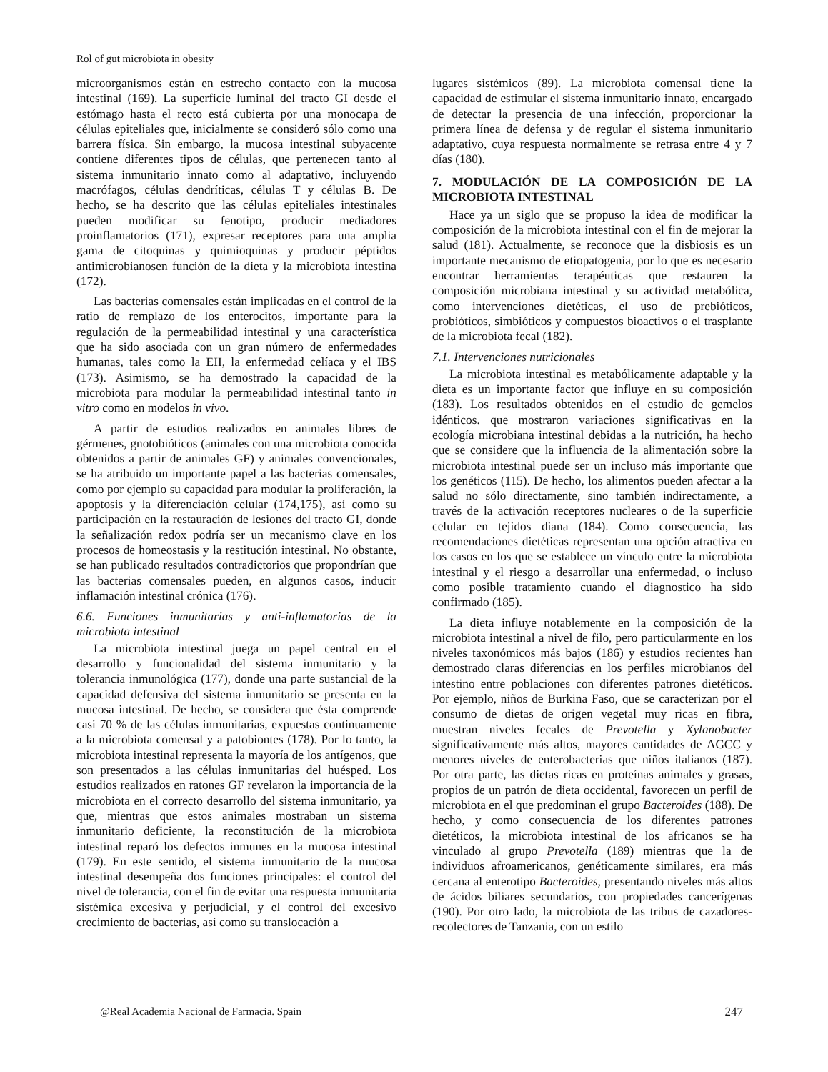Rol of gut microbiota in obesity
microorganismos están en estrecho contacto con la mucosa intestinal (169). La superficie luminal del tracto GI desde el estómago hasta el recto está cubierta por una monocapa de células epiteliales que, inicialmente se consideró sólo como una barrera física. Sin embargo, la mucosa intestinal subyacente contiene diferentes tipos de células, que pertenecen tanto al sistema inmunitario innato como al adaptativo, incluyendo macrófagos, células dendríticas, células T y células B. De hecho, se ha descrito que las células epiteliales intestinales pueden modificar su fenotipo, producir mediadores proinflamatorios (171), expresar receptores para una amplia gama de citoquinas y quimioquinas y producir péptidos antimicrobianosen función de la dieta y la microbiota intestina (172).
Las bacterias comensales están implicadas en el control de la ratio de remplazo de los enterocitos, importante para la regulación de la permeabilidad intestinal y una característica que ha sido asociada con un gran número de enfermedades humanas, tales como la EII, la enfermedad celíaca y el IBS (173). Asimismo, se ha demostrado la capacidad de la microbiota para modular la permeabilidad intestinal tanto in vitro como en modelos in vivo.
A partir de estudios realizados en animales libres de gérmenes, gnotobióticos (animales con una microbiota conocida obtenidos a partir de animales GF) y animales convencionales, se ha atribuido un importante papel a las bacterias comensales, como por ejemplo su capacidad para modular la proliferación, la apoptosis y la diferenciación celular (174,175), así como su participación en la restauración de lesiones del tracto GI, donde la señalización redox podría ser un mecanismo clave en los procesos de homeostasis y la restitución intestinal. No obstante, se han publicado resultados contradictorios que propondrían que las bacterias comensales pueden, en algunos casos, inducir inflamación intestinal crónica (176).
6.6. Funciones inmunitarias y anti-inflamatorias de la microbiota intestinal
La microbiota intestinal juega un papel central en el desarrollo y funcionalidad del sistema inmunitario y la tolerancia inmunológica (177), donde una parte sustancial de la capacidad defensiva del sistema inmunitario se presenta en la mucosa intestinal. De hecho, se considera que ésta comprende casi 70 % de las células inmunitarias, expuestas continuamente a la microbiota comensal y a patobiontes (178). Por lo tanto, la microbiota intestinal representa la mayoría de los antígenos, que son presentados a las células inmunitarias del huésped. Los estudios realizados en ratones GF revelaron la importancia de la microbiota en el correcto desarrollo del sistema inmunitario, ya que, mientras que estos animales mostraban un sistema inmunitario deficiente, la reconstitución de la microbiota intestinal reparó los defectos inmunes en la mucosa intestinal (179). En este sentido, el sistema inmunitario de la mucosa intestinal desempeña dos funciones principales: el control del nivel de tolerancia, con el fin de evitar una respuesta inmunitaria sistémica excesiva y perjudicial, y el control del excesivo crecimiento de bacterias, así como su translocación a
lugares sistémicos (89). La microbiota comensal tiene la capacidad de estimular el sistema inmunitario innato, encargado de detectar la presencia de una infección, proporcionar la primera línea de defensa y de regular el sistema inmunitario adaptativo, cuya respuesta normalmente se retrasa entre 4 y 7 días (180).
7. MODULACIÓN DE LA COMPOSICIÓN DE LA MICROBIOTA INTESTINAL
Hace ya un siglo que se propuso la idea de modificar la composición de la microbiota intestinal con el fin de mejorar la salud (181). Actualmente, se reconoce que la disbiosis es un importante mecanismo de etiopatogenia, por lo que es necesario encontrar herramientas terapéuticas que restauren la composición microbiana intestinal y su actividad metabólica, como intervenciones dietéticas, el uso de prebióticos, probióticos, simbióticos y compuestos bioactivos o el trasplante de la microbiota fecal (182).
7.1. Intervenciones nutricionales
La microbiota intestinal es metabólicamente adaptable y la dieta es un importante factor que influye en su composición (183). Los resultados obtenidos en el estudio de gemelos idénticos. que mostraron variaciones significativas en la ecología microbiana intestinal debidas a la nutrición, ha hecho que se considere que la influencia de la alimentación sobre la microbiota intestinal puede ser un incluso más importante que los genéticos (115). De hecho, los alimentos pueden afectar a la salud no sólo directamente, sino también indirectamente, a través de la activación receptores nucleares o de la superficie celular en tejidos diana (184). Como consecuencia, las recomendaciones dietéticas representan una opción atractiva en los casos en los que se establece un vínculo entre la microbiota intestinal y el riesgo a desarrollar una enfermedad, o incluso como posible tratamiento cuando el diagnostico ha sido confirmado (185).
La dieta influye notablemente en la composición de la microbiota intestinal a nivel de filo, pero particularmente en los niveles taxonómicos más bajos (186) y estudios recientes han demostrado claras diferencias en los perfiles microbianos del intestino entre poblaciones con diferentes patrones dietéticos. Por ejemplo, niños de Burkina Faso, que se caracterizan por el consumo de dietas de origen vegetal muy ricas en fibra, muestran niveles fecales de Prevotella y Xylanobacter significativamente más altos, mayores cantidades de AGCC y menores niveles de enterobacterias que niños italianos (187). Por otra parte, las dietas ricas en proteínas animales y grasas, propios de un patrón de dieta occidental, favorecen un perfil de microbiota en el que predominan el grupo Bacteroides (188). De hecho, y como consecuencia de los diferentes patrones dietéticos, la microbiota intestinal de los africanos se ha vinculado al grupo Prevotella (189) mientras que la de individuos afroamericanos, genéticamente similares, era más cercana al enterotipo Bacteroides, presentando niveles más altos de ácidos biliares secundarios, con propiedades cancerígenas (190). Por otro lado, la microbiota de las tribus de cazadores-recolectores de Tanzania, con un estilo
@Real Academia Nacional de Farmacia. Spain 247